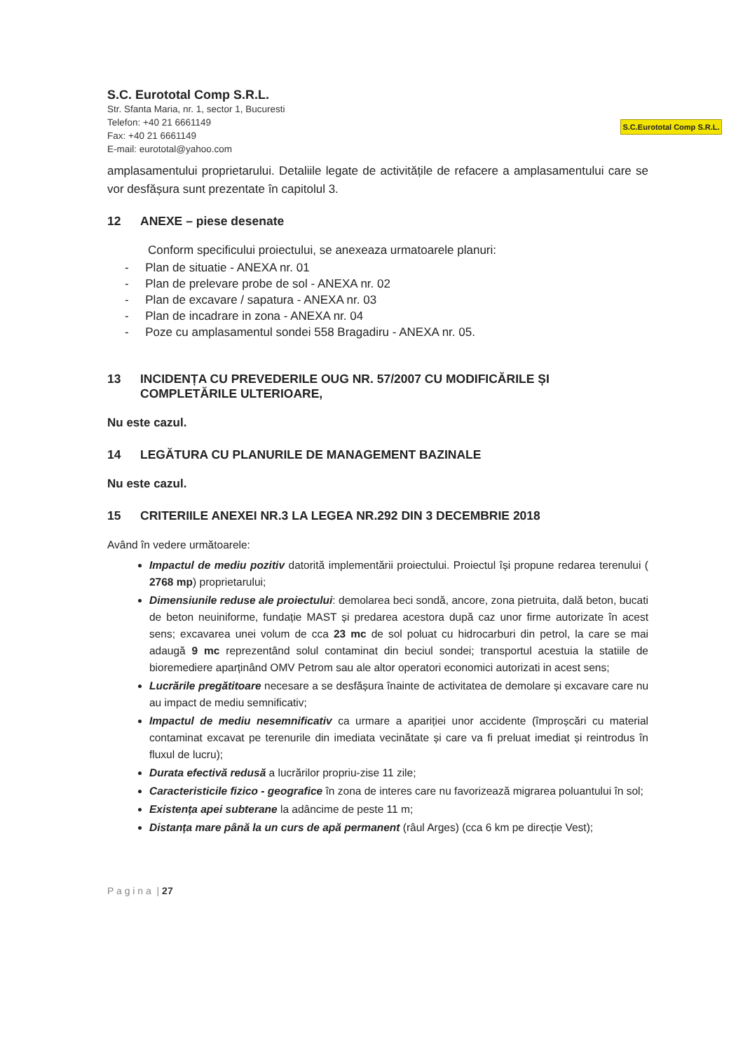S.C. Eurototal Comp S.R.L.
Str. Sfanta Maria, nr. 1, sector 1, Bucuresti
Telefon: +40 21 6661149
Fax: +40 21 6661149
E-mail: eurototal@yahoo.com
S.C.Eurototal Comp S.R.L.
amplasamentului proprietarului. Detaliile legate de activitățile de refacere a amplasamentului care se vor desfășura sunt prezentate în capitolul 3.
12 ANEXE – piese desenate
Conform specificului proiectului, se anexeaza urmatoarele planuri:
- Plan de situatie - ANEXA nr. 01
- Plan de prelevare probe de sol - ANEXA nr. 02
- Plan de excavare / sapatura - ANEXA nr. 03
- Plan de incadrare in zona - ANEXA nr. 04
- Poze cu amplasamentul sondei 558 Bragadiru - ANEXA nr. 05.
13 INCIDENȚA CU PREVEDERILE OUG NR. 57/2007 CU MODIFICĂRILE ȘI COMPLETĂRILE ULTERIOARE,
Nu este cazul.
14 LEGĂTURA CU PLANURILE DE MANAGEMENT BAZINALE
Nu este cazul.
15 CRITERIILE ANEXEI NR.3 LA LEGEA NR.292 DIN 3 DECEMBRIE 2018
Având în vedere următoarele:
Impactul de mediu pozitiv datorită implementării proiectului. Proiectul își propune redarea terenului ( 2768 mp) proprietarului;
Dimensiunile reduse ale proiectului: demolarea beci sondă, ancore, zona pietruita, dală beton, bucati de beton neuiniforme, fundație MAST și predarea acestora după caz unor firme autorizate în acest sens; excavarea unei volum de cca 23 mc de sol poluat cu hidrocarburi din petrol, la care se mai adaugă 9 mc reprezentând solul contaminat din beciul sondei; transportul acestuia la statiile de bioremediere aparținând OMV Petrom sau ale altor operatori economici autorizati in acest sens;
Lucrările pregătitoare necesare a se desfășura înainte de activitatea de demolare și excavare care nu au impact de mediu semnificativ;
Impactul de mediu nesemnificativ ca urmare a apariției unor accidente (împroșcări cu material contaminat excavat pe terenurile din imediata vecinătate și care va fi preluat imediat și reintrodus în fluxul de lucru);
Durata efectivă redusă a lucrărilor propriu-zise 11 zile;
Caracteristicile fizico - geografice în zona de interes care nu favorizează migrarea poluantului în sol;
Existența apei subterane la adâncime de peste 11 m;
Distanța mare până la un curs de apă permanent (râul Arges) (cca 6 km pe direcție Vest);
P a g i n a | 27